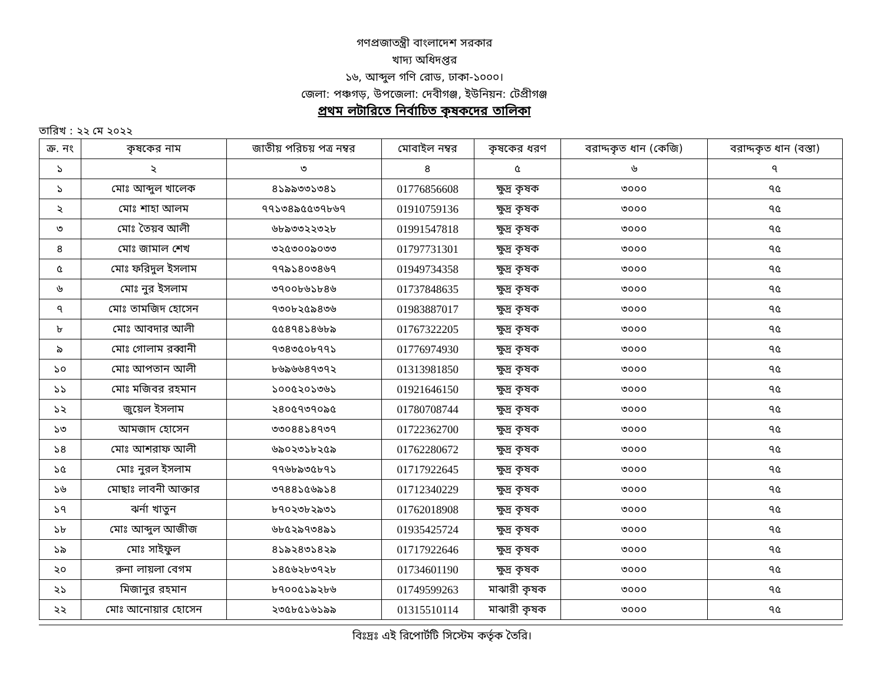গণপ্রজাতন্ত্রী বাংলাদেশ সরকার
খাদ্য অধিদপ্তর
১৬, আব্দুল গণি রোড, ঢাকা-১০০০।
জেলা: পঞ্চগড়, উপজেলা: দেবীগঞ্জ, ইউনিয়ন: টেপ্রীগঞ্জ
প্রথম লটারিতে নির্বাচিত কৃষকদের তালিকা
তারিখ : ২২ মে ২০২২
| ক্র. নং | কৃষকের নাম | জাতীয় পরিচয় পত্র নম্বর | মোবাইল নম্বর | কৃষকের ধরণ | বরাদ্দকৃত ধান (কেজি) | বরাদ্দকৃত ধান (বস্তা) |
| --- | --- | --- | --- | --- | --- | --- |
| ১ | ২ | ৩ | ৪ | ৫ | ৬ | ৭ |
| ১ | মোঃ আব্দুল খালেক | ৪১৯৯৩৩১৩৪১ | 01776856608 | ক্ষুদ্র কৃষক | ৩০০০ | ৭৫ |
| ২ | মোঃ শাহা আলম | ৭৭১৩৪৯৫৫৩৭৮৬৭ | 01910759136 | ক্ষুদ্র কৃষক | ৩০০০ | ৭৫ |
| ৩ | মোঃ তৈয়ব আলী | ৬৮৯৩৩২২৩২৮ | 01991547818 | ক্ষুদ্র কৃষক | ৩০০০ | ৭৫ |
| ৪ | মোঃ জামাল শেখ | ৩২৫৩০০৯০৩৩ | 01797731301 | ক্ষুদ্র কৃষক | ৩০০০ | ৭৫ |
| ৫ | মোঃ ফরিদুল ইসলাম | ৭৭৯১৪০৩৪৬৭ | 01949734358 | ক্ষুদ্র কৃষক | ৩০০০ | ৭৫ |
| ৬ | মোঃ নুর ইসলাম | ৩৭০০৮৬১৮৪৬ | 01737848635 | ক্ষুদ্র কৃষক | ৩০০০ | ৭৫ |
| ৭ | মোঃ তামজিদ হোসেন | ৭৩০৮২৫৯৪৩৬ | 01983887017 | ক্ষুদ্র কৃষক | ৩০০০ | ৭৫ |
| ৮ | মোঃ আবদার আলী | ৫৫৪৭৪১৪৬৮৯ | 01767322205 | ক্ষুদ্র কৃষক | ৩০০০ | ৭৫ |
| ৯ | মোঃ গোলাম রব্বানী | ৭৩৪৩৫০৮৭৭১ | 01776974930 | ক্ষুদ্র কৃষক | ৩০০০ | ৭৫ |
| ১০ | মোঃ আপতান আলী | ৮৬৯৬৬৪৭৩৭২ | 01313981850 | ক্ষুদ্র কৃষক | ৩০০০ | ৭৫ |
| ১১ | মোঃ মজিবর রহমান | ১০০৫২০১৩৬১ | 01921646150 | ক্ষুদ্র কৃষক | ৩০০০ | ৭৫ |
| ১২ | জুয়েল ইসলাম | ২৪০৫৭৩৭০৯৫ | 01780708744 | ক্ষুদ্র কৃষক | ৩০০০ | ৭৫ |
| ১৩ | আমজাদ হোসেন | ৩৩০৪৪১৪৭৩৭ | 01722362700 | ক্ষুদ্র কৃষক | ৩০০০ | ৭৫ |
| ১৪ | মোঃ আশরাফ আলী | ৬৯০২৩১৮২৫৯ | 01762280672 | ক্ষুদ্র কৃষক | ৩০০০ | ৭৫ |
| ১৫ | মোঃ নুরল ইসলাম | ৭৭৬৮৯৩৫৮৭১ | 01717922645 | ক্ষুদ্র কৃষক | ৩০০০ | ৭৫ |
| ১৬ | মোছাঃ লাবনী আক্তার | ৩৭৪৪১৫৬৯১৪ | 01712340229 | ক্ষুদ্র কৃষক | ৩০০০ | ৭৫ |
| ১৭ | ঝর্না খাতুন | ৮৭০২৩৮২৯৩১ | 01762018908 | ক্ষুদ্র কৃষক | ৩০০০ | ৭৫ |
| ১৮ | মোঃ আব্দুল আজীজ | ৬৮৫২৯৭৩৪৯১ | 01935425724 | ক্ষুদ্র কৃষক | ৩০০০ | ৭৫ |
| ১৯ | মোঃ সাইফুল | ৪১৯২৪৩১৪২৯ | 01717922646 | ক্ষুদ্র কৃষক | ৩০০০ | ৭৫ |
| ২০ | রুনা লায়লা বেগম | ১৪৫৬২৮৩৭২৮ | 01734601190 | ক্ষুদ্র কৃষক | ৩০০০ | ৭৫ |
| ২১ | মিজানুর রহমান | ৮৭০০৫১৯২৮৬ | 01749599263 | মাঝারী কৃষক | ৩০০০ | ৭৫ |
| ২২ | মোঃ আনোয়ার হোসেন | ২৩৫৮৫১৬১৯৯ | 01315510114 | মাঝারী কৃষক | ৩০০০ | ৭৫ |
বিঃদ্রঃ এই রিপোর্টটি সিস্টেম কর্তৃক তৈরি।